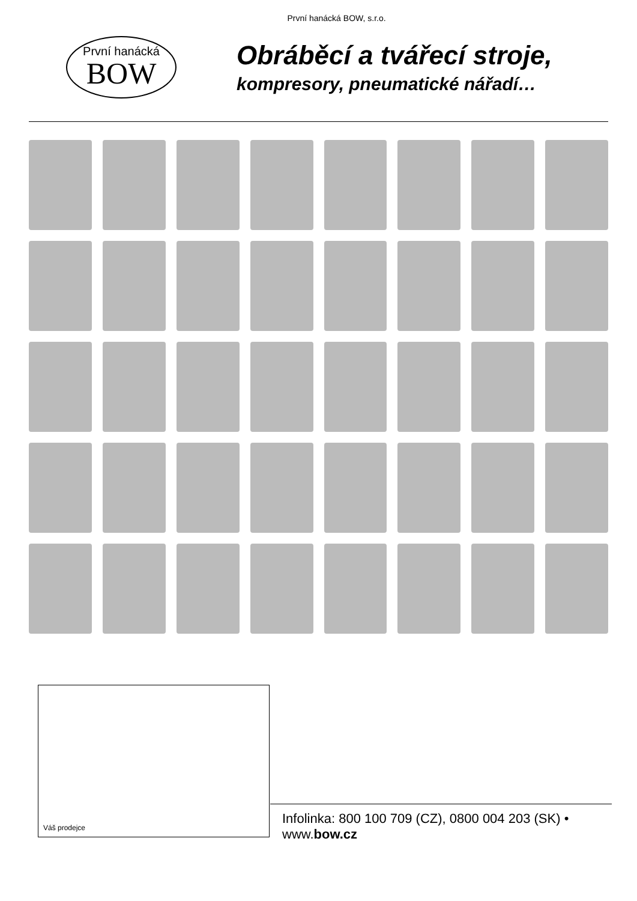První hanácká BOW, s.r.o.
První hanácká
BOW
Obráběcí a tvářecí stroje,
kompresory, pneumatické nářadí…
Váš prodejce
Infolinka: 800 100 709 (CZ), 0800 004 203 (SK) • www.bow.cz